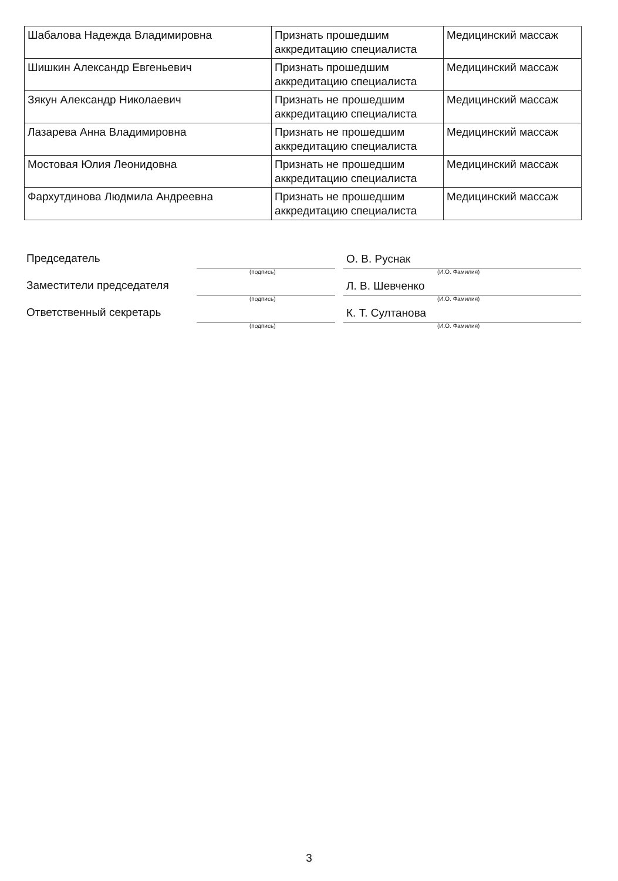| Шабалова Надежда Владимировна | Признать прошедшим аккредитацию специалиста | Медицинский массаж |
| Шишкин Александр Евгеньевич | Признать прошедшим аккредитацию специалиста | Медицинский массаж |
| Зякун Александр Николаевич | Признать не прошедшим аккредитацию специалиста | Медицинский массаж |
| Лазарева Анна Владимировна | Признать не прошедшим аккредитацию специалиста | Медицинский массаж |
| Мостовая Юлия Леонидовна | Признать не прошедшим аккредитацию специалиста | Медицинский массаж |
| Фархутдинова Людмила Андреевна | Признать не прошедшим аккредитацию специалиста | Медицинский массаж |
Председатель
О. В. Руснак
(подпись) (И.О. Фамилия)
Заместители председателя
Л. В. Шевченко
(подпись) (И.О. Фамилия)
Ответственный секретарь
К. Т. Султанова
(подпись) (И.О. Фамилия)
3